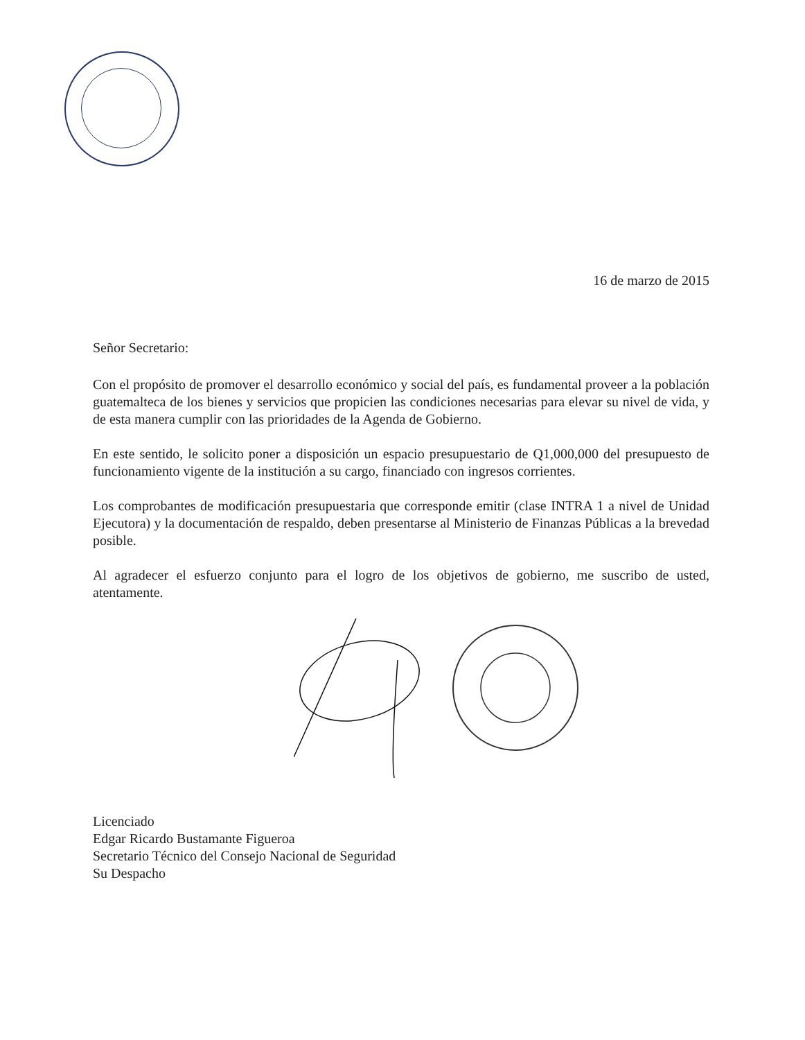16 de marzo de 2015
Señor Secretario:
Con el propósito de promover el desarrollo económico y social del país, es fundamental proveer a la población guatemalteca de los bienes y servicios que propicien las condiciones necesarias para elevar su nivel de vida, y de esta manera cumplir con las prioridades de la Agenda de Gobierno.
En este sentido, le solicito poner a disposición un espacio presupuestario de Q1,000,000 del presupuesto de funcionamiento vigente de la institución a su cargo, financiado con ingresos corrientes.
Los comprobantes de modificación presupuestaria que corresponde emitir (clase INTRA 1 a nivel de Unidad Ejecutora) y la documentación de respaldo, deben presentarse al Ministerio de Finanzas Públicas a la brevedad posible.
Al agradecer el esfuerzo conjunto para el logro de los objetivos de gobierno, me suscribo de usted, atentamente.
Licenciado
Edgar Ricardo Bustamante Figueroa
Secretario Técnico del Consejo Nacional de Seguridad
Su Despacho